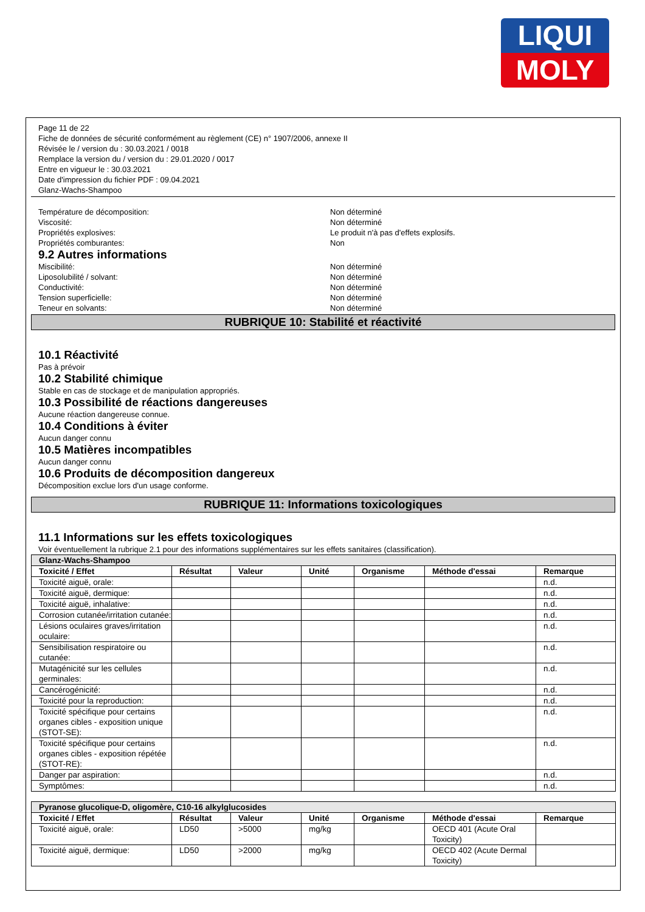LIQUI
MOLY
Page 11 de 22
Fiche de données de sécurité conformément au règlement (CE) n° 1907/2006, annexe II
Révisée le / version du : 30.03.2021 / 0018
Remplace la version du / version du : 29.01.2020 / 0017
Entre en vigueur le : 30.03.2021
Date d'impression du fichier PDF : 09.04.2021
Glanz-Wachs-Shampoo
Température de décomposition: Non déterminé
Viscosité: Non déterminé
Propriétés explosives: Le produit n'à pas d'effets explosifs.
Propriétés comburantes: Non
9.2 Autres informations
Miscibilité: Non déterminé
Liposolubilité / solvant: Non déterminé
Conductivité: Non déterminé
Tension superficielle: Non déterminé
Teneur en solvants: Non déterminé
RUBRIQUE 10: Stabilité et réactivité
10.1 Réactivité
Pas à prévoir
10.2 Stabilité chimique
Stable en cas de stockage et de manipulation appropriés.
10.3 Possibilité de réactions dangereuses
Aucune réaction dangereuse connue.
10.4 Conditions à éviter
Aucun danger connu
10.5 Matières incompatibles
Aucun danger connu
10.6 Produits de décomposition dangereux
Décomposition exclue lors d'un usage conforme.
RUBRIQUE 11: Informations toxicologiques
11.1 Informations sur les effets toxicologiques
Voir éventuellement la rubrique 2.1 pour des informations supplémentaires sur les effets sanitaires (classification).
| Glanz-Wachs-Shampoo | | | | | | |
| --- | --- | --- | --- | --- | --- | --- |
| Toxicité / Effet | Résultat | Valeur | Unité | Organisme | Méthode d'essai | Remarque |
| Toxicité aiguë, orale: | | | | | | n.d. |
| Toxicité aiguë, dermique: | | | | | | n.d. |
| Toxicité aiguë, inhalative: | | | | | | n.d. |
| Corrosion cutanée/irritation cutanée: | | | | | | n.d. |
| Lésions oculaires graves/irritation oculaire: | | | | | | n.d. |
| Sensibilisation respiratoire ou cutanée: | | | | | | n.d. |
| Mutagénicité sur les cellules germinales: | | | | | | n.d. |
| Cancérogénicité: | | | | | | n.d. |
| Toxicité pour la reproduction: | | | | | | n.d. |
| Toxicité spécifique pour certains organes cibles - exposition unique (STOT-SE): | | | | | | n.d. |
| Toxicité spécifique pour certains organes cibles - exposition répétée (STOT-RE): | | | | | | n.d. |
| Danger par aspiration: | | | | | | n.d. |
| Symptômes: | | | | | | n.d. |
| Pyranose glucolique-D, oligomère, C10-16 alkylglucosides | | | | | | |
| --- | --- | --- | --- | --- | --- | --- |
| Toxicité / Effet | Résultat | Valeur | Unité | Organisme | Méthode d'essai | Remarque |
| Toxicité aiguë, orale: | LD50 | >5000 | mg/kg | | OECD 401 (Acute Oral Toxicity) | |
| Toxicité aiguë, dermique: | LD50 | >2000 | mg/kg | | OECD 402 (Acute Dermal Toxicity) | |